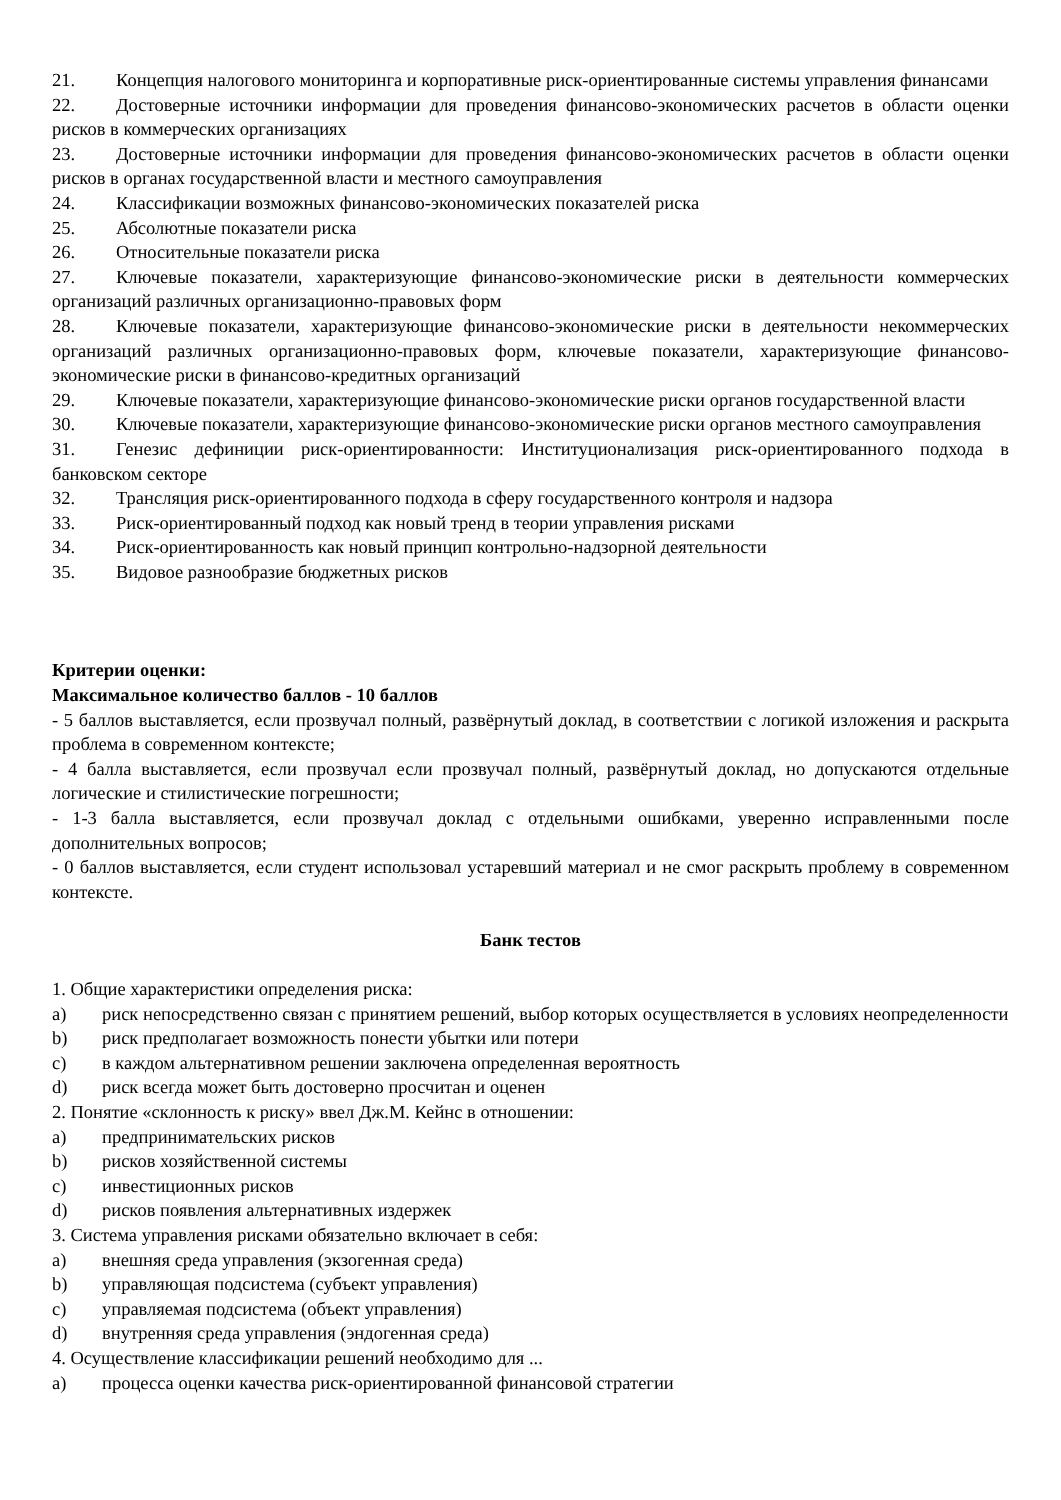21. Концепция налогового мониторинга и корпоративные риск-ориентированные системы управления финансами
22. Достоверные источники информации для проведения финансово-экономических расчетов в области оценки рисков в коммерческих организациях
23. Достоверные источники информации для проведения финансово-экономических расчетов в области оценки рисков в органах государственной власти и местного самоуправления
24. Классификации возможных финансово-экономических показателей риска
25. Абсолютные показатели риска
26. Относительные показатели риска
27. Ключевые показатели, характеризующие финансово-экономические риски в деятельности коммерческих организаций различных организационно-правовых форм
28. Ключевые показатели, характеризующие финансово-экономические риски в деятельности некоммерческих организаций различных организационно-правовых форм, ключевые показатели, характеризующие финансово-экономические риски в финансово-кредитных организаций
29. Ключевые показатели, характеризующие финансово-экономические риски органов государственной власти
30. Ключевые показатели, характеризующие финансово-экономические риски органов местного самоуправления
31. Генезис дефиниции риск-ориентированности: Институционализация риск-ориентированного подхода в банковском секторе
32. Трансляция риск-ориентированного подхода в сферу государственного контроля и надзора
33. Риск-ориентированный подход как новый тренд в теории управления рисками
34. Риск-ориентированность как новый принцип контрольно-надзорной деятельности
35. Видовое разнообразие бюджетных рисков
Критерии оценки:
Максимальное количество баллов - 10 баллов
- 5 баллов выставляется, если прозвучал полный, развёрнутый доклад, в соответствии с логикой изложения и раскрыта проблема в современном контексте;
- 4 балла выставляется, если прозвучал если прозвучал полный, развёрнутый доклад, но допускаются отдельные логические и стилистические погрешности;
- 1-3 балла выставляется, если прозвучал доклад с отдельными ошибками, уверенно исправленными после дополнительных вопросов;
- 0 баллов выставляется, если студент использовал устаревший материал и не смог раскрыть проблему в современном контексте.
Банк тестов
1. Общие характеристики определения риска:
a) риск непосредственно связан с принятием решений, выбор которых осуществляется в условиях неопределенности
b) риск предполагает возможность понести убытки или потери
c) в каждом альтернативном решении заключена определенная вероятность
d) риск всегда может быть достоверно просчитан и оценен
2. Понятие «склонность к риску» ввел Дж.М. Кейнс в отношении:
a) предпринимательских рисков
b) рисков хозяйственной системы
c) инвестиционных рисков
d) рисков появления альтернативных издержек
3. Система управления рисками обязательно включает в себя:
a) внешняя среда управления (экзогенная среда)
b) управляющая подсистема (субъект управления)
c) управляемая подсистема (объект управления)
d) внутренняя среда управления (эндогенная среда)
4. Осуществление классификации решений необходимо для ...
a) процесса оценки качества риск-ориентированной финансовой стратегии